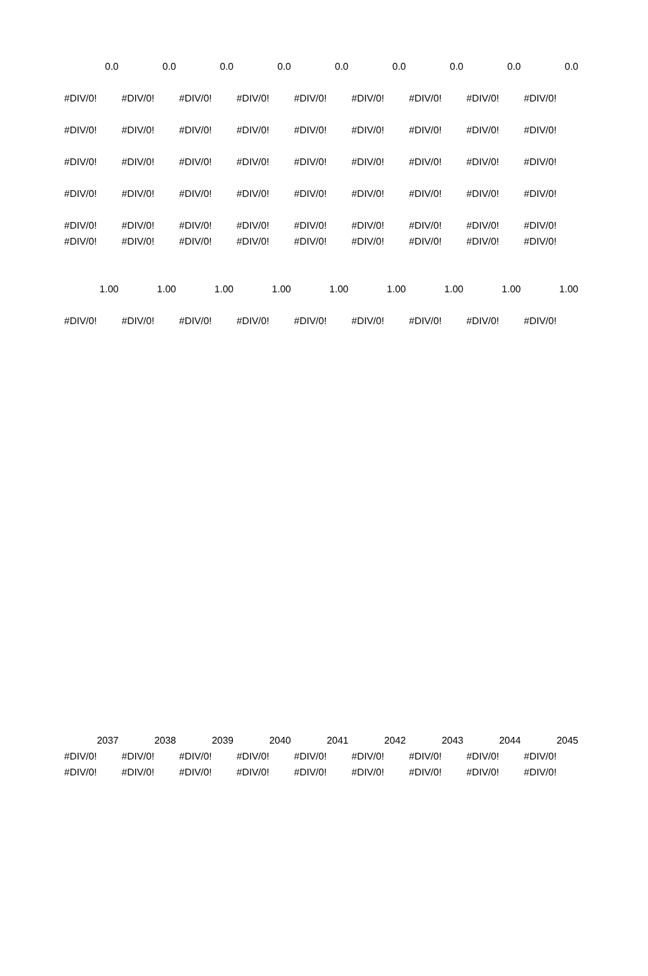| 0.0 | 0.0 | 0.0 | 0.0 | 0.0 | 0.0 | 0.0 | 0.0 | 0.0 |
| #DIV/0! | #DIV/0! | #DIV/0! | #DIV/0! | #DIV/0! | #DIV/0! | #DIV/0! | #DIV/0! | #DIV/0! |
| #DIV/0! | #DIV/0! | #DIV/0! | #DIV/0! | #DIV/0! | #DIV/0! | #DIV/0! | #DIV/0! | #DIV/0! |
| #DIV/0! | #DIV/0! | #DIV/0! | #DIV/0! | #DIV/0! | #DIV/0! | #DIV/0! | #DIV/0! | #DIV/0! |
| #DIV/0! | #DIV/0! | #DIV/0! | #DIV/0! | #DIV/0! | #DIV/0! | #DIV/0! | #DIV/0! | #DIV/0! |
| #DIV/0! | #DIV/0! | #DIV/0! | #DIV/0! | #DIV/0! | #DIV/0! | #DIV/0! | #DIV/0! | #DIV/0! |
| #DIV/0! | #DIV/0! | #DIV/0! | #DIV/0! | #DIV/0! | #DIV/0! | #DIV/0! | #DIV/0! | #DIV/0! |
| 1.00 | 1.00 | 1.00 | 1.00 | 1.00 | 1.00 | 1.00 | 1.00 | 1.00 |
| #DIV/0! | #DIV/0! | #DIV/0! | #DIV/0! | #DIV/0! | #DIV/0! | #DIV/0! | #DIV/0! | #DIV/0! |
| 2037 | 2038 | 2039 | 2040 | 2041 | 2042 | 2043 | 2044 | 2045 |
| #DIV/0! | #DIV/0! | #DIV/0! | #DIV/0! | #DIV/0! | #DIV/0! | #DIV/0! | #DIV/0! | #DIV/0! |
| #DIV/0! | #DIV/0! | #DIV/0! | #DIV/0! | #DIV/0! | #DIV/0! | #DIV/0! | #DIV/0! | #DIV/0! |